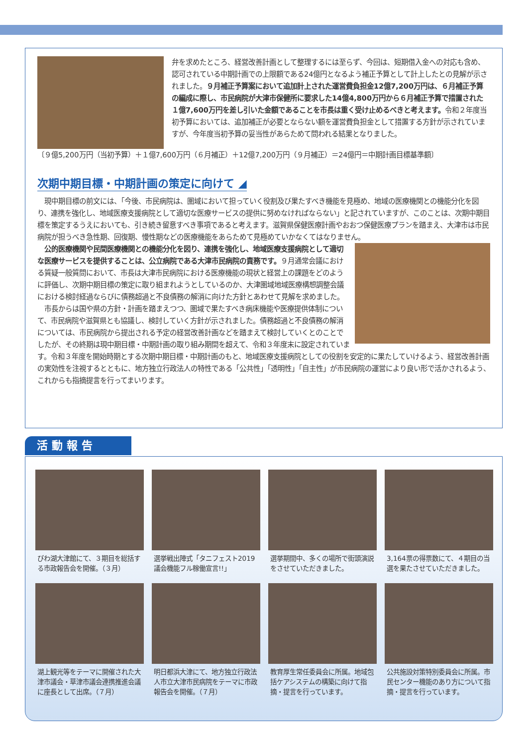弁を求めたところ、経営改善計画として整理するには至らず、今回は、短期借入金への対応も含め、認可されている中期計画での上限額である24億円となるよう補正予算として計上したとの見解が示されました。９月補正予算案において追加計上された運営費負担金12億7,200万円は、６月補正予算の編成に際し、市民病院が大津市保健所に要求した14億4,800万円から６月補正予算で措置された１億7,600万円を差し引いた金額であることを市長は重く受け止めるべきと考えます。令和２年度当初予算においては、追加補正が必要とならない額を運営費負担金として措置する方針が示されていますが、今年度当初予算の妥当性があらためて問われる結果となりました。
〔９億5,200万円（当初予算）＋１億7,600万円（６月補正）＋12億7,200万円（９月補正）＝24億円＝中期計画目標基準額〕
次期中期目標・中期計画の策定に向けて ◢
　現中期目標の前文には、「今後、市民病院は、圏域において担っていく役割及び果たすべき機能を見極め、地域の医療機関との機能分化を図り、連携を強化し、地域医療支援病院として適切な医療サービスの提供に努めなければならない」と記されていますが、このことは、次期中期目標を策定するうえにおいても、引き続き留意すべき事項であると考えます。滋賀県保健医療計画やおおつ保健医療プランを踏まえ、大津市は市民病院が担うべき急性期、回復期、慢性期などの医療機能をあらためて見極めていかなくてはなりません。
　公的医療機関や民間医療機関との機能分化を図り、連携を強化し、地域医療支援病院として適切な医療サービスを提供することは、公立病院である大津市民病院の責務です。９月通常会議における質疑一般質問において、市長は大津市民病院における医療機能の現状と経営上の課題をどのように評価し、次期中期目標の策定に取り組まれようとしているのか、大津圏域地域医療構想調整会議における検討経過ならびに債務超過と不良債務の解消に向けた方針とあわせて見解を求めました。
　市長からは国や県の方針・計画を踏まえつつ、圏域で果たすべき病床機能や医療提供体制について、市民病院や滋賀県とも協議し、検討していく方針が示されました。債務超過と不良債務の解消については、市民病院から提出される予定の経営改善計画などを踏まえて検討していくとのことでしたが、その終期は現中期目標・中期計画の取り組み期間を超えて、令和３年度末に設定されています。令和３年度を開始時期とする次期中期目標・中期計画のもと、地域医療支援病院としての役割を安定的に果たしていけるよう、経営改善計画の実効性を注視するとともに、地方独立行政法人の特性である「公共性」「透明性」「自主性」が市民病院の運営により良い形で活かされるよう、これからも指摘提言を行ってまいります。
活動報告
びわ湖大津館にて、３期目を総括する市政報告会を開催。（３月）
選挙戦出陣式「タニフェスト2019 議会機能フル稼働宣言!!」
選挙期間中、多くの場所で街頭演説をさせていただきました。
3,164票の得票数にて、４期目の当選を果たさせていただきました。
湖上観光等をテーマに開催された大津市議会・草津市議会連携推進会議に座長として出席。（７月）
明日都浜大津にて、地方独立行政法人市立大津市民病院をテーマに市政報告会を開催。（７月）
教育厚生常任委員会に所属。地域包括ケアシステムの構築に向けて指摘・提言を行っています。
公共施設対策特別委員会に所属。市民センター機能のあり方について指摘・提言を行っています。